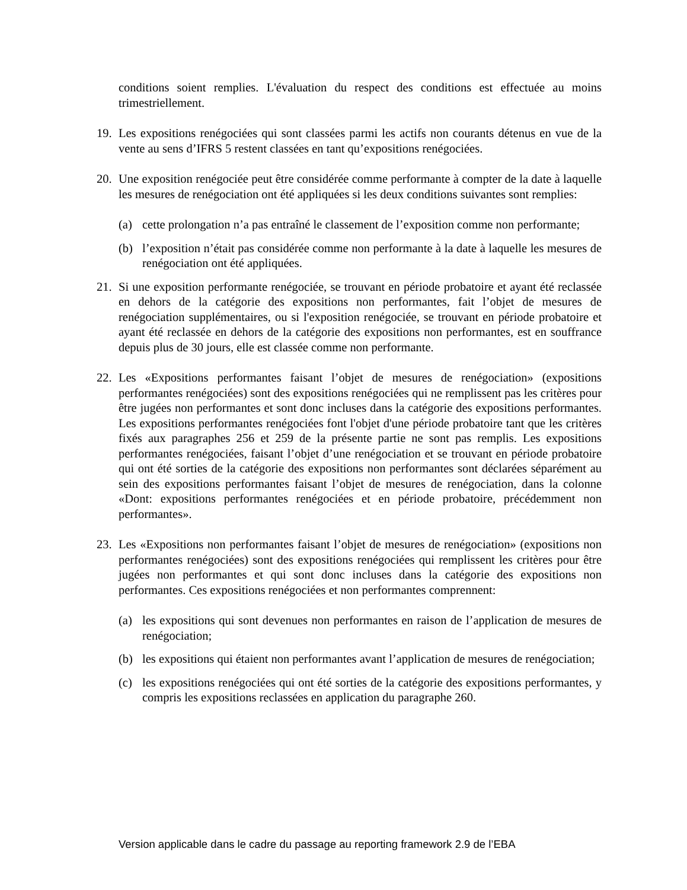conditions soient remplies. L'évaluation du respect des conditions est effectuée au moins trimestriellement.
19. Les expositions renégociées qui sont classées parmi les actifs non courants détenus en vue de la vente au sens d’IFRS 5 restent classées en tant qu’expositions renégociées.
20. Une exposition renégociée peut être considérée comme performante à compter de la date à laquelle les mesures de renégociation ont été appliquées si les deux conditions suivantes sont remplies:
(a) cette prolongation n’a pas entraîné le classement de l’exposition comme non performante;
(b) l’exposition n’était pas considérée comme non performante à la date à laquelle les mesures de renégociation ont été appliquées.
21. Si une exposition performante renégociée, se trouvant en période probatoire et ayant été reclassée en dehors de la catégorie des expositions non performantes, fait l’objet de mesures de renégociation supplémentaires, ou si l'exposition renégociée, se trouvant en période probatoire et ayant été reclassée en dehors de la catégorie des expositions non performantes, est en souffrance depuis plus de 30 jours, elle est classée comme non performante.
22. Les «Expositions performantes faisant l’objet de mesures de renégociation» (expositions performantes renégociées) sont des expositions renégociées qui ne remplissent pas les critères pour être jugées non performantes et sont donc incluses dans la catégorie des expositions performantes. Les expositions performantes renégociées font l'objet d'une période probatoire tant que les critères fixés aux paragraphes 256 et 259 de la présente partie ne sont pas remplis. Les expositions performantes renégociées, faisant l’objet d’une renégociation et se trouvant en période probatoire qui ont été sorties de la catégorie des expositions non performantes sont déclarées séparément au sein des expositions performantes faisant l’objet de mesures de renégociation, dans la colonne «Dont: expositions performantes renégociées et en période probatoire, précédemment non performantes».
23. Les «Expositions non performantes faisant l’objet de mesures de renégociation» (expositions non performantes renégociées) sont des expositions renégociées qui remplissent les critères pour être jugées non performantes et qui sont donc incluses dans la catégorie des expositions non performantes. Ces expositions renégociées et non performantes comprennent:
(a) les expositions qui sont devenues non performantes en raison de l’application de mesures de renégociation;
(b) les expositions qui étaient non performantes avant l’application de mesures de renégociation;
(c) les expositions renégociées qui ont été sorties de la catégorie des expositions performantes, y compris les expositions reclassées en application du paragraphe 260.
Version applicable dans le cadre du passage au reporting framework 2.9 de l’EBA